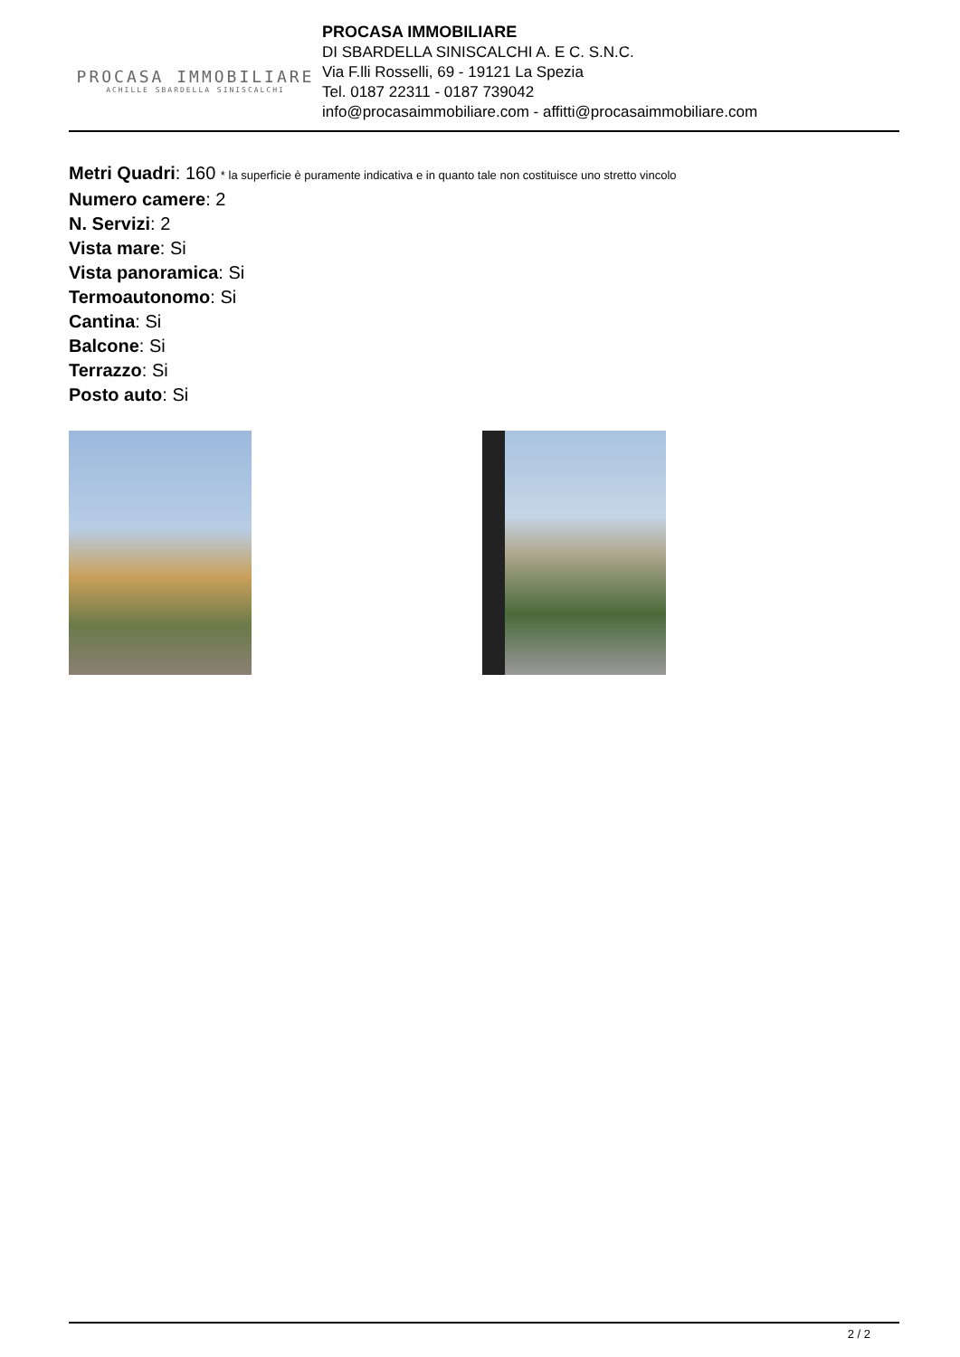PROCASA IMMOBILIARE
ACHILLE SBARDELLA SINISCALCHI
PROCASA IMMOBILIARE
DI SBARDELLA SINISCALCHI A. E C. S.N.C.
Via F.lli Rosselli, 69 - 19121 La Spezia
Tel. 0187 22311 - 0187 739042
info@procasaimmobiliare.com - affitti@procasaimmobiliare.com
Metri Quadri: 160 * la superficie è puramente indicativa e in quanto tale non costituisce uno stretto vincolo
Numero camere: 2
N. Servizi: 2
Vista mare: Si
Vista panoramica: Si
Termoautonomo: Si
Cantina: Si
Balcone: Si
Terrazzo: Si
Posto auto: Si
2 / 2